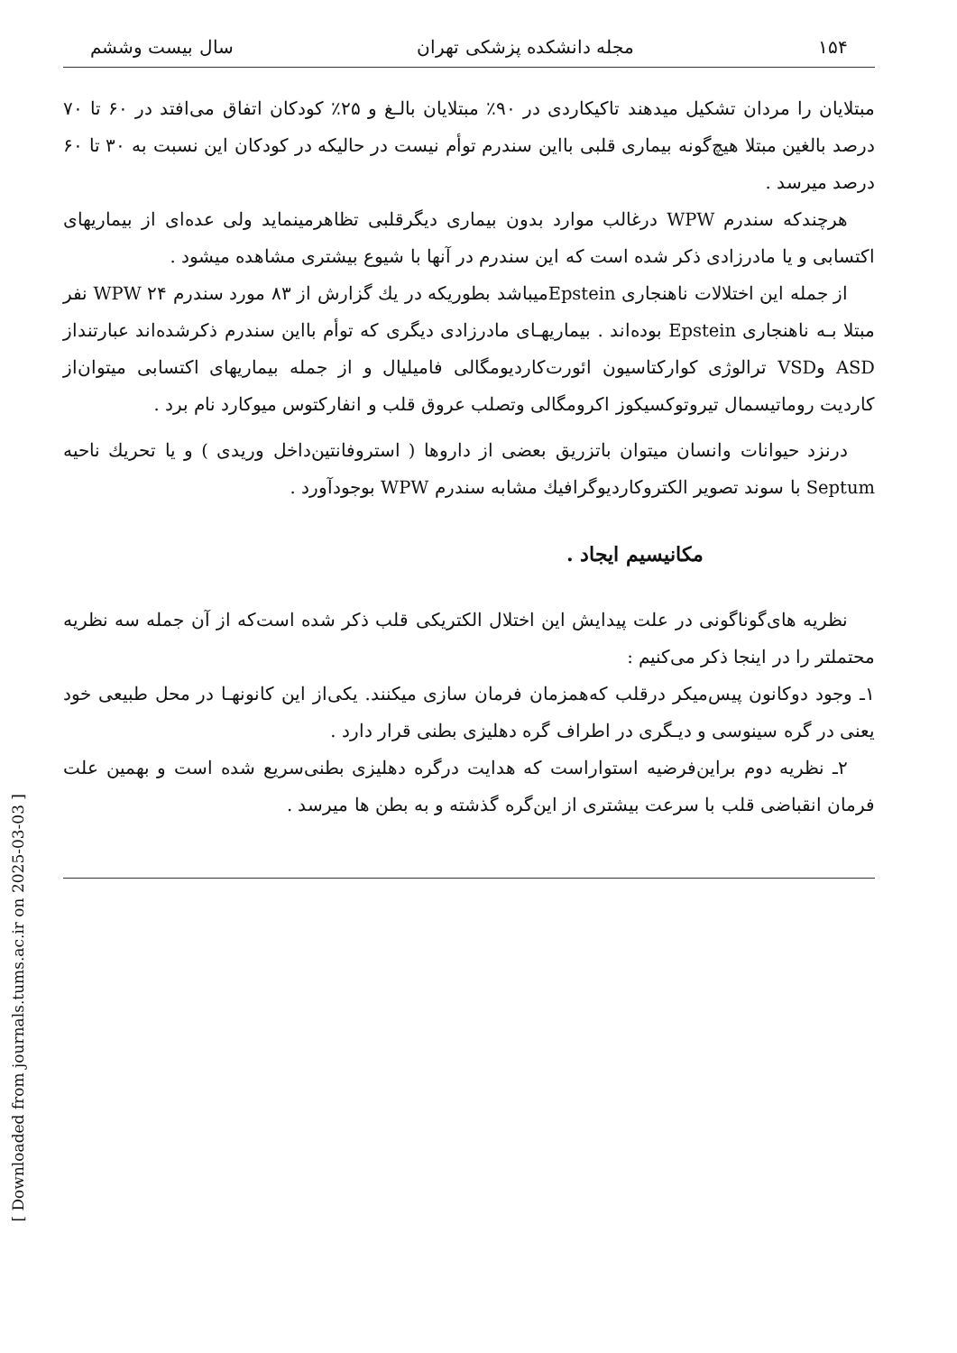۱۵۴ مجله دانشکده پزشکی تهران سال بیست وششم
مبتلایان را مردان تشکیل میدهند تاکیکاردی در ۹۰٪ مبتلایان بالـغ و ۲۵٪ کودکان اتفاق می‌افتد در ۶۰ تا ۷۰ درصد بالغین مبتلا هیچ‌گونه بیماری قلبی بااین سندرم توأم نیست در حالیکه در کودکان این نسبت به ۳۰ تا ۶۰ درصد میرسد .
هرچندکه سندرم WPW درغالب موارد بدون بیماری دیگرقلبی تظاهرمینماید ولی عده‌ای از بیماریهای اکتسابی و یا مادرزادی ذکر شده است که این سندرم در آنها با شیوع بیشتری مشاهده میشود .
از جمله این اختلالات ناهنجاری Epsteinمیباشد بطوریکه در یك گزارش از ۸۳ مورد سندرم WPW ۲۴ نفر مبتلا بـه ناهنجاری Epstein بوده‌اند . بیماریهـای مادرزادی دیگری که توأم بااین سندرم ذکرشده‌اند عبارتنداز ASD وVSD ترالوژی کوارکتاسیون ائورت‌کاردیومگالی فامیلیال و از جمله بیماریهای اکتسابی میتوان‌از کاردیت روماتیسمال تیروتوکسیکوز اکرومگالی وتصلب عروق قلب و انفارکتوس میوکارد نام برد .
درنزد حیوانات وانسان میتوان باتزریق بعضی از داروها ( استروفانتین‌داخل وریدی ) و یا تحریك ناحیه Septum با سوند تصویر الکتروکاردیوگرافیك مشابه سندرم WPW بوجودآورد .
مکانیسیم ایجاد .
نظریه های‌گوناگونی در علت پیدایش این اختلال الکتریکی قلب ذکر شده است‌که از آن جمله سه نظریه محتملتر را در اینجا ذکر می‌کنیم :
۱ـ وجود دوکانون پیس‌میکر درقلب که‌همزمان فرمان سازی میکنند. یکی‌از این کانونهـا در محل طبیعی خود یعنی در گره سینوسی و دیـگری در اطراف گره دهلیزی بطنی قرار دارد .
۲ـ نظریه دوم براین‌فرضیه استواراست که هدایت درگره دهلیزی بطنی‌سریع شده است و بهمین علت فرمان انقباضی قلب با سرعت بیشتری از این‌گره گذشته و به بطن ها میرسد .
[ Downloaded from journals.tums.ac.ir on 2025-03-03 ]